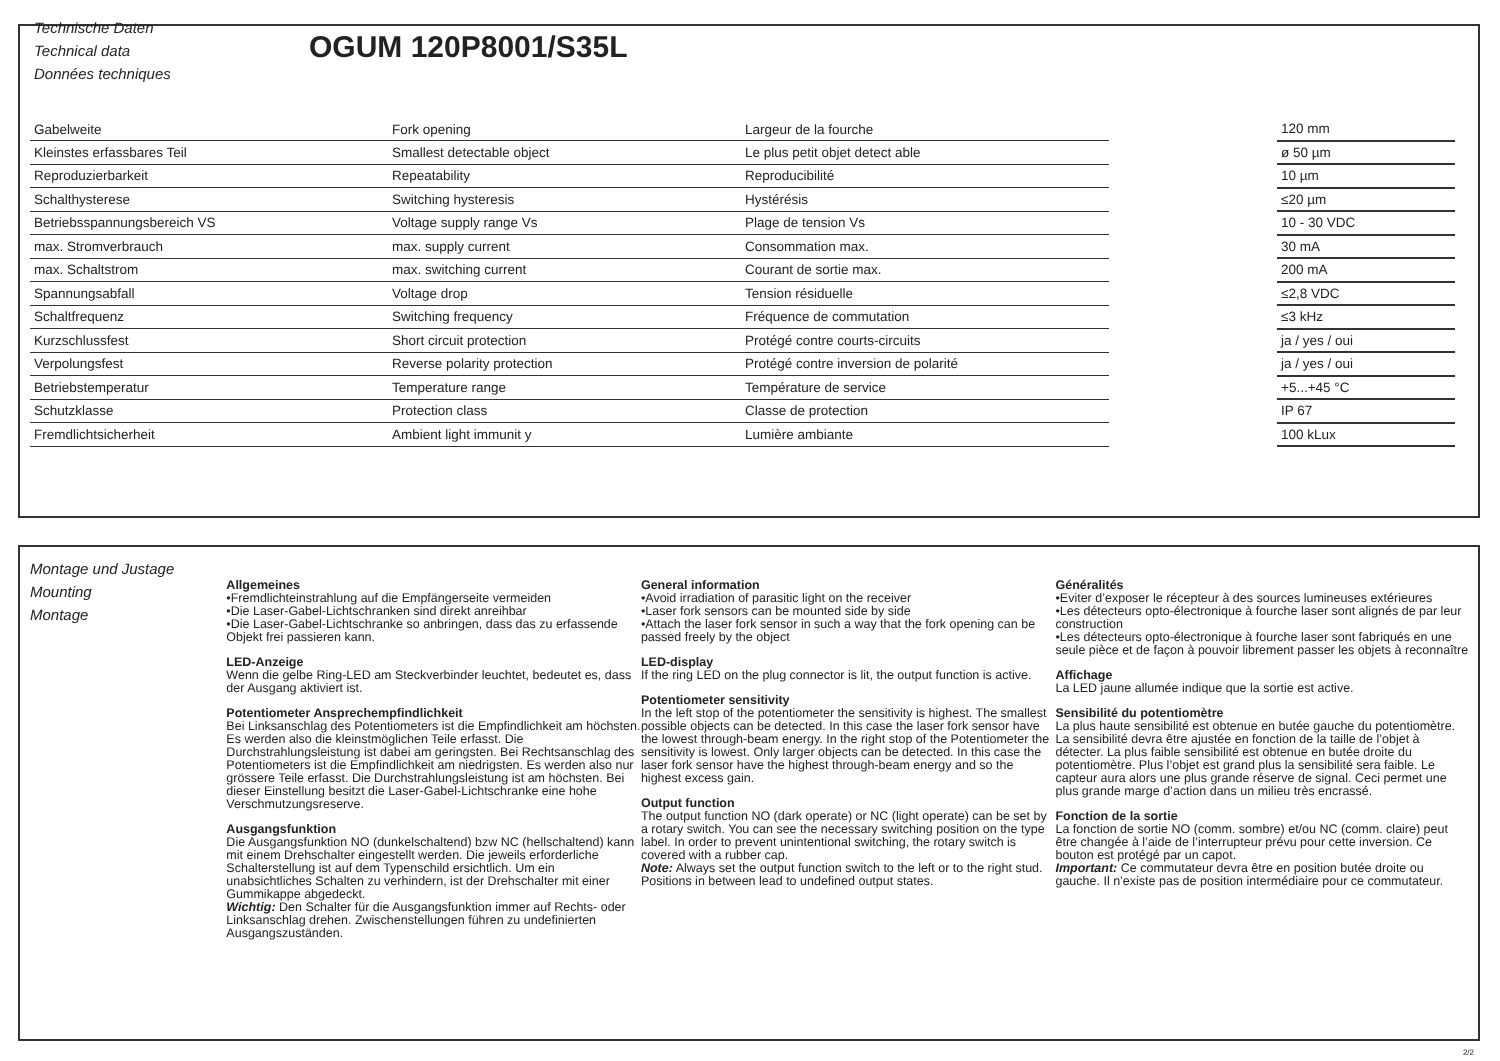Technische Daten
Technical data
Données techniques
OGUM 120P8001/S35L
| Gabelweite | Fork opening | Largeur de la fourche | | 120 mm |
| Kleinstes erfassbares Teil | Smallest detectable object | Le plus petit objet detect able | | ø 50 µm |
| Reproduzierbarkeit | Repeatability | Reproducibilité | | 10 µm |
| Schalthysterese | Switching hysteresis | Hystérésis | | ≤20 µm |
| Betriebsspannungsbereich VS | Voltage supply range Vs | Plage de tension Vs | | 10 - 30 VDC |
| max. Stromverbrauch | max. supply current | Consommation max. | | 30 mA |
| max. Schaltstrom | max. switching current | Courant de sortie max. | | 200 mA |
| Spannungsabfall | Voltage drop | Tension résiduelle | | ≤2,8 VDC |
| Schaltfrequenz | Switching frequency | Fréquence de commutation | | ≤3 kHz |
| Kurzschlussfest | Short circuit protection | Protégé contre courts-circuits | | ja / yes / oui |
| Verpolungsfest | Reverse polarity protection | Protégé contre inversion de polarité | | ja / yes / oui |
| Betriebstemperatur | Temperature range | Température de service | | +5...+45 °C |
| Schutzklasse | Protection class | Classe de protection | | IP 67 |
| Fremdlichtsicherheit | Ambient light immunit y | Lumière ambiante | | 100 kLux |
Montage und Justage
Mounting
Montage
Allgemeines
•Fremdlichteinstrahlung auf die Empfängerseite vermeiden
•Die Laser-Gabel-Lichtschranken sind direkt anreihbar
•Die Laser-Gabel-Lichtschranke so anbringen, dass das zu erfassende Objekt frei passieren kann.
LED-Anzeige
Wenn die gelbe Ring-LED am Steckverbinder leuchtet, bedeutet es, dass der Ausgang aktiviert ist.
Potentiometer Ansprechempfindlichkeit
Bei Linksanschlag des Potentiometers ist die Empfindlichkeit am höchsten. Es werden also die kleinstmöglichen Teile erfasst. Die Durchstrahlungsleistung ist dabei am geringsten. Bei Rechtsanschlag des Potentiometers ist die Empfindlichkeit am niedrigsten. Es werden also nur grössere Teile erfasst. Die Durchstrahlungsleistung ist am höchsten. Bei dieser Einstellung besitzt die Laser-Gabel-Lichtschranke eine hohe Verschmutzungsreserve.
Ausgangsfunktion
Die Ausgangsfunktion NO (dunkelschaltend) bzw NC (hellschaltend) kann mit einem Drehschalter eingestellt werden. Die jeweils erforderliche Schalterstellung ist auf dem Typenschild ersichtlich. Um ein unabsichtliches Schalten zu verhindern, ist der Drehschalter mit einer Gummikappe abgedeckt.
Wichtig: Den Schalter für die Ausgangsfunktion immer auf Rechts- oder Linksanschlag drehen. Zwischenstellungen führen zu undefinierten Ausgangszuständen.
General information
•Avoid irradiation of parasitic light on the receiver
•Laser fork sensors can be mounted side by side
•Attach the laser fork sensor in such a way that the fork opening can be passed freely by the object
LED-display
If the ring LED on the plug connector is lit, the output function is active.
Potentiometer sensitivity
In the left stop of the potentiometer the sensitivity is highest. The smallest possible objects can be detected. In this case the laser fork sensor have the lowest through-beam energy. In the right stop of the Potentiometer the sensitivity is lowest. Only larger objects can be detected. In this case the laser fork sensor have the highest through-beam energy and so the highest excess gain.
Output function
The output function NO (dark operate) or NC (light operate) can be set by a rotary switch. You can see the necessary switching position on the type label. In order to prevent unintentional switching, the rotary switch is covered with a rubber cap.
Note: Always set the output function switch to the left or to the right stud. Positions in between lead to undefined output states.
Généralités
•Eviter d’exposer le récepteur à des sources lumineuses extérieures
•Les détecteurs opto-électronique à fourche laser sont alignés de par leur construction
•Les détecteurs opto-électronique à fourche laser sont fabriqués en une seule pièce et de façon à pouvoir librement passer les objets à reconnaître
Affichage
La LED jaune allumée indique que la sortie est active.
Sensibilité du potentiomètre
La plus haute sensibilité est obtenue en butée gauche du potentiomètre. La sensibilité devra être ajustée en fonction de la taille de l’objet à détecter. La plus faible sensibilité est obtenue en butée droite du potentiomètre. Plus l’objet est grand plus la sensibilité sera faible. Le capteur aura alors une plus grande réserve de signal. Ceci permet une plus grande marge d’action dans un milieu très encrassé.
Fonction de la sortie
La fonction de sortie NO (comm. sombre) et/ou NC (comm. claire) peut être changée à l’aide de l’interrupteur prévu pour cette inversion. Ce bouton est protégé par un capot.
Important: Ce commutateur devra être en position butée droite ou gauche. Il n’existe pas de position intermédiaire pour ce commutateur.
2/2